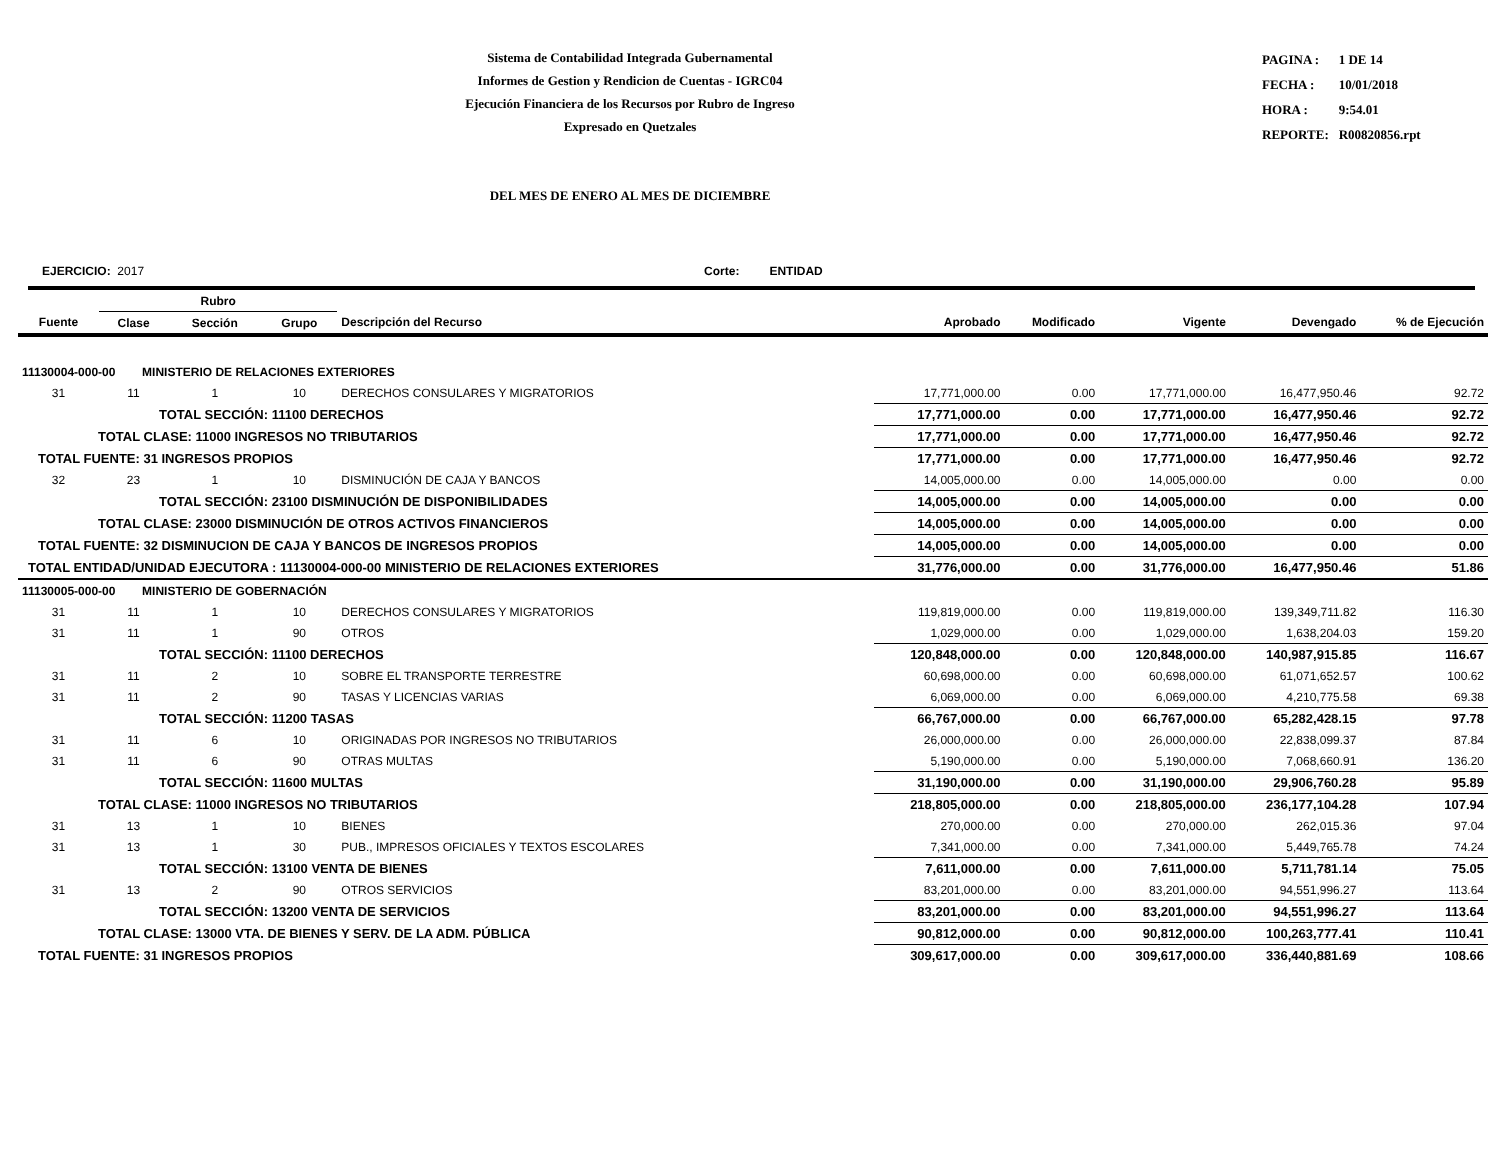Sistema de Contabilidad Integrada Gubernamental
Informes de Gestion y Rendicion de Cuentas - IGRC04
Ejecución Financiera de los Recursos por Rubro de Ingreso
Expresado en Quetzales
| PAGINA : | 1 DE 14 |
| FECHA : | 10/01/2018 |
| HORA : | 9:54.01 |
| REPORTE: | R00820856.rpt |
DEL MES DE ENERO AL MES DE DICIEMBRE
EJERCICIO: 2017 Corte: ENTIDAD
| | Rubro | | | | | | | | |
| --- | --- | --- | --- | --- | --- | --- | --- | --- | --- |
| Fuente | Clase | Sección | Grupo | Descripción del Recurso | Aprobado | Modificado | Vigente | Devengado | % de Ejecución |
| 11130004-000-00 MINISTERIO DE RELACIONES EXTERIORES | | | | | | | | | |
| 31 | 11 | 1 | 10 | DERECHOS CONSULARES Y MIGRATORIOS | 17,771,000.00 | 0.00 | 17,771,000.00 | 16,477,950.46 | 92.72 |
| | TOTAL SECCIÓN: 11100 DERECHOS | | | | 17,771,000.00 | 0.00 | 17,771,000.00 | 16,477,950.46 | 92.72 |
| TOTAL CLASE: 11000 INGRESOS NO TRIBUTARIOS | | | | | 17,771,000.00 | 0.00 | 17,771,000.00 | 16,477,950.46 | 92.72 |
| TOTAL FUENTE: 31 INGRESOS PROPIOS | | | | | 17,771,000.00 | 0.00 | 17,771,000.00 | 16,477,950.46 | 92.72 |
| 32 | 23 | 1 | 10 | DISMINUCIÓN DE CAJA Y BANCOS | 14,005,000.00 | 0.00 | 14,005,000.00 | 0.00 | 0.00 |
| | TOTAL SECCIÓN: 23100 DISMINUCIÓN DE DISPONIBILIDADES | | | | 14,005,000.00 | 0.00 | 14,005,000.00 | 0.00 | 0.00 |
| TOTAL CLASE: 23000 DISMINUCIÓN DE OTROS ACTIVOS FINANCIEROS | | | | | 14,005,000.00 | 0.00 | 14,005,000.00 | 0.00 | 0.00 |
| TOTAL FUENTE: 32 DISMINUCION DE CAJA Y BANCOS DE INGRESOS PROPIOS | | | | | 14,005,000.00 | 0.00 | 14,005,000.00 | 0.00 | 0.00 |
| TOTAL ENTIDAD/UNIDAD EJECUTORA : 11130004-000-00 MINISTERIO DE RELACIONES EXTERIORES | | | | | 31,776,000.00 | 0.00 | 31,776,000.00 | 16,477,950.46 | 51.86 |
| 11130005-000-00 MINISTERIO DE GOBERNACIÓN | | | | | | | | | |
| 31 | 11 | 1 | 10 | DERECHOS CONSULARES Y MIGRATORIOS | 119,819,000.00 | 0.00 | 119,819,000.00 | 139,349,711.82 | 116.30 |
| 31 | 11 | 1 | 90 | OTROS | 1,029,000.00 | 0.00 | 1,029,000.00 | 1,638,204.03 | 159.20 |
| | TOTAL SECCIÓN: 11100 DERECHOS | | | | 120,848,000.00 | 0.00 | 120,848,000.00 | 140,987,915.85 | 116.67 |
| 31 | 11 | 2 | 10 | SOBRE EL TRANSPORTE TERRESTRE | 60,698,000.00 | 0.00 | 60,698,000.00 | 61,071,652.57 | 100.62 |
| 31 | 11 | 2 | 90 | TASAS Y LICENCIAS VARIAS | 6,069,000.00 | 0.00 | 6,069,000.00 | 4,210,775.58 | 69.38 |
| | TOTAL SECCIÓN: 11200 TASAS | | | | 66,767,000.00 | 0.00 | 66,767,000.00 | 65,282,428.15 | 97.78 |
| 31 | 11 | 6 | 10 | ORIGINADAS POR INGRESOS NO TRIBUTARIOS | 26,000,000.00 | 0.00 | 26,000,000.00 | 22,838,099.37 | 87.84 |
| 31 | 11 | 6 | 90 | OTRAS MULTAS | 5,190,000.00 | 0.00 | 5,190,000.00 | 7,068,660.91 | 136.20 |
| | TOTAL SECCIÓN: 11600 MULTAS | | | | 31,190,000.00 | 0.00 | 31,190,000.00 | 29,906,760.28 | 95.89 |
| TOTAL CLASE: 11000 INGRESOS NO TRIBUTARIOS | | | | | 218,805,000.00 | 0.00 | 218,805,000.00 | 236,177,104.28 | 107.94 |
| 31 | 13 | 1 | 10 | BIENES | 270,000.00 | 0.00 | 270,000.00 | 262,015.36 | 97.04 |
| 31 | 13 | 1 | 30 | PUB., IMPRESOS OFICIALES Y TEXTOS ESCOLARES | 7,341,000.00 | 0.00 | 7,341,000.00 | 5,449,765.78 | 74.24 |
| | TOTAL SECCIÓN: 13100 VENTA DE BIENES | | | | 7,611,000.00 | 0.00 | 7,611,000.00 | 5,711,781.14 | 75.05 |
| 31 | 13 | 2 | 90 | OTROS SERVICIOS | 83,201,000.00 | 0.00 | 83,201,000.00 | 94,551,996.27 | 113.64 |
| | TOTAL SECCIÓN: 13200 VENTA DE SERVICIOS | | | | 83,201,000.00 | 0.00 | 83,201,000.00 | 94,551,996.27 | 113.64 |
| TOTAL CLASE: 13000 VTA. DE BIENES Y SERV. DE LA ADM. PÚBLICA | | | | | 90,812,000.00 | 0.00 | 90,812,000.00 | 100,263,777.41 | 110.41 |
| TOTAL FUENTE: 31 INGRESOS PROPIOS | | | | | 309,617,000.00 | 0.00 | 309,617,000.00 | 336,440,881.69 | 108.66 |